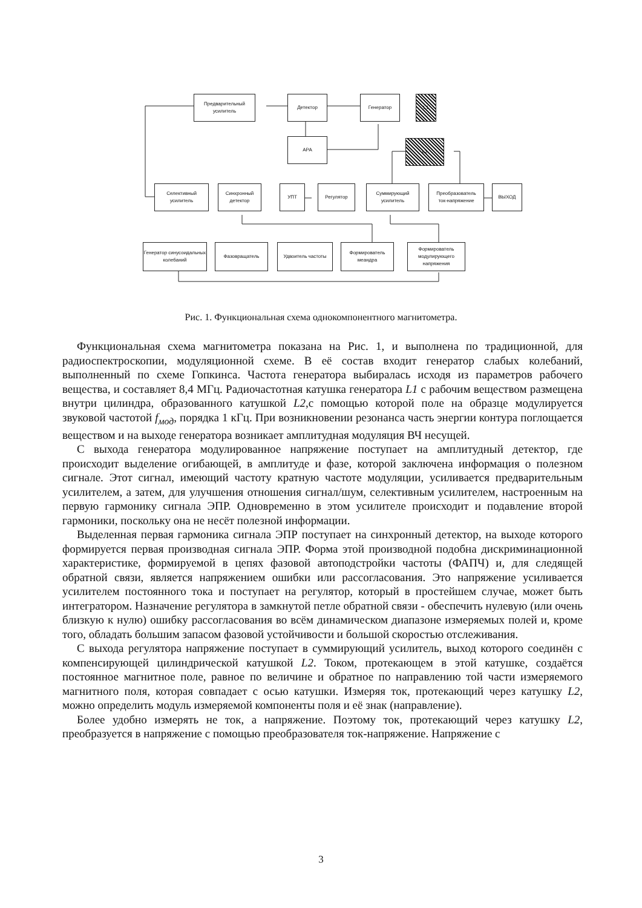Предварительный
усилитель
Детектор Генератор L1
АРА L2
Селективный
усилитель
Синхронный
детектор
УПТ Регулятор
Суммирующий
усилитель
Преобразователь
ток-напряжение
ВЫХОД
Генератор синусоидальных колебаний
Фазовращатель Удвоитель частоты
Формирователь меандра
Формирователь модулирующего напряжения
Рис. 1. Функциональная схема однокомпонентного магнитометра.
Функциональная схема магнитометра показана на Рис. 1, и выполнена по традиционной, для радиоспектроскопии, модуляционной схеме. В её состав входит генератор слабых колебаний, выполненный по схеме Гопкинса. Частота генератора выбиралась исходя из параметров рабочего вещества, и составляет 8,4 МГц. Радиочастотная катушка генератора L1 с рабочим веществом размещена внутри цилиндра, образованного катушкой L2,с помощью которой поле на образце модулируется звуковой частотой f<sub>мод</sub>, порядка 1 кГц. При возникновении резонанса часть энергии контура поглощается веществом и на выходе генератора возникает амплитудная модуляция ВЧ несущей.
С выхода генератора модулированное напряжение поступает на амплитудный детектор, где происходит выделение огибающей, в амплитуде и фазе, которой заключена информация о полезном сигнале. Этот сигнал, имеющий частоту кратную частоте модуляции, усиливается предварительным усилителем, а затем, для улучшения отношения сигнал/шум, селективным усилителем, настроенным на первую гармонику сигнала ЭПР. Одновременно в этом усилителе происходит и подавление второй гармоники, поскольку она не несёт полезной информации.
Выделенная первая гармоника сигнала ЭПР поступает на синхронный детектор, на выходе которого формируется первая производная сигнала ЭПР. Форма этой производной подобна дискриминационной характеристике, формируемой в цепях фазовой автоподстройки частоты (ФАПЧ) и, для следящей обратной связи, является напряжением ошибки или рассогласования. Это напряжение усиливается усилителем постоянного тока и поступает на регулятор, который в простейшем случае, может быть интегратором. Назначение регулятора в замкнутой петле обратной связи - обеспечить нулевую (или очень близкую к нулю) ошибку рассогласования во всём динамическом диапазоне измеряемых полей и, кроме того, обладать большим запасом фазовой устойчивости и большой скоростью отслеживания.
С выхода регулятора напряжение поступает в суммирующий усилитель, выход которого соединён с компенсирующей цилиндрической катушкой L2. Током, протекающем в этой катушке, создаётся постоянное магнитное поле, равное по величине и обратное по направлению той части измеряемого магнитного поля, которая совпадает с осью катушки. Измеряя ток, протекающий через катушку L2, можно определить модуль измеряемой компоненты поля и её знак (направление).
Более удобно измерять не ток, а напряжение. Поэтому ток, протекающий через катушку L2, преобразуется в напряжение с помощью преобразователя ток-напряжение. Напряжение с
3